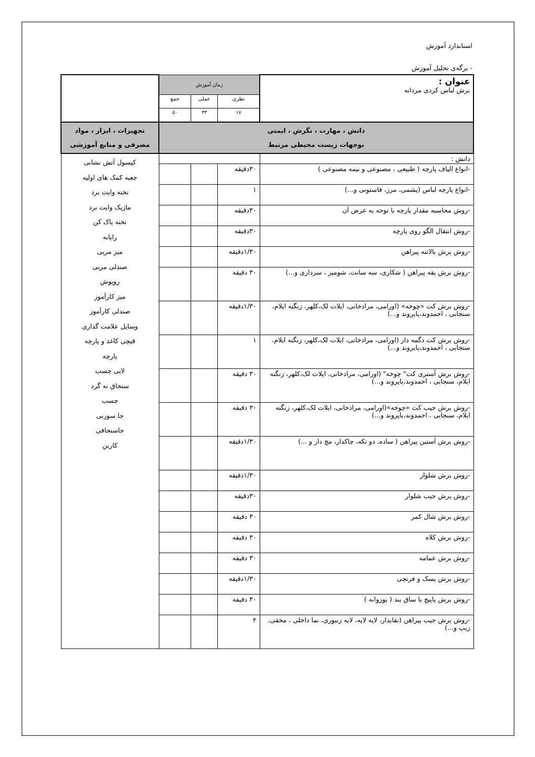استاندارد آموزش
- برگه‌ی تحلیل آموزش
| عنوان : برش لباس کردی مردانه | زمان آموزش | | | |
| | نظری | عملی | جمع | |
| | ۱۷ | ۳۳ | ۵۰ | |
| دانش ، مهارت ، نگرش ، ایمنی توجهات زیست محیطی مرتبط | | | | تجهیزات ، ابزار ، مواد مصرفی و منابع آموزشی |
| دانش : | | | | کپسول آتش نشانی جعبه کمک های اولیه تخته وایت برد ماژیک وایت برد تخته پاک کن رایانه میز مربی صندلی مربی روپوش میز کارآموز صندلی کارآموز وسایل علامت گذاری قیچی کاغذ و پارچه پارچه لایی چسب سنجاق ته گرد چسب جا سوزنی جاسنجاقی کاربن |
| -انواع الیاف پارچه ( طبیعی ، مصنوعی و نیمه مصنوعی ) | ۳۰دقیقه | | | |
| -انواع پارچه لباس (پشمی، مرز، فاستونی و...) | ۱ | | | |
| -روش محاسبه مقدار پارچه با توجه به عرض آن | ۳۰دقیقه | | | |
| -روش انتقال الگو روی پارچه | ۳۰دقیقه | | | |
| -روش برش بالاتنه پیراهن | ۱/۳۰دقیقه | | | |
| -روش برش یقه پیراهن ( شکاری، سه سانت، شومیز ، سرداری و...) | ۳۰ دقیقه | | | |
| -روش برش کت «چوخه» (اورامی، مرادخانی، ایلات لک،کلهر، زنگنه ایلام، سنجابی ، احمدوند،پایروند و...) | ۱/۳۰دقیقه | | | |
| -روش برش کت دگمه دار (اورامی، مرادخانی، ایلات لک،کلهر، زنگنه ایلام، سنجابی ، احمدوند،پایروند و...) | ۱ | | | |
| -روش برش آستری کت" چوخه" (اورامی، مرادخانی، ایلات لک،کلهر، زنگنه ایلام، سنجابی ، احمدوند،پایروند و...) | ۳۰ دقیقه | | | |
| -روش برش جیب کت «چوخه»(اورامی، مرادخانی، ایلات لک،کلهر، زنگنه ایلام، سنجابی ، احمدوند،پایروند و...) | ۳۰ دقیقه | | | |
| -روش برش آستین پیراهن ( ساده، دو تکه، چاکدار، مچ دار و ...) | ۱/۳۰دقیقه | | | |
| -روش برش شلوار | ۱/۳۰دقیقه | | | |
| -روش برش جیب شلوار | ۳۰دقیقه | | | |
| -روش برش شال کمر | ۳۰ دقیقه | | | |
| -روش برش کلاه | ۳۰ دقیقه | | | |
| -روش برش عمامه | ۳۰ دقیقه | | | |
| -روش برش پسک و فرنچی | ۱/۳۰دقیقه | | | |
| -روش برش پاپیچ یا ساق بند ( پوزوانه ) | ۳۰ دقیقه | | | |
| -روش برش جیب پیراهن (نقابدار، لایه لایه، لایه زنبوری، نما داخلی ، مخفی، زیپ و...) | ۲ | | | |